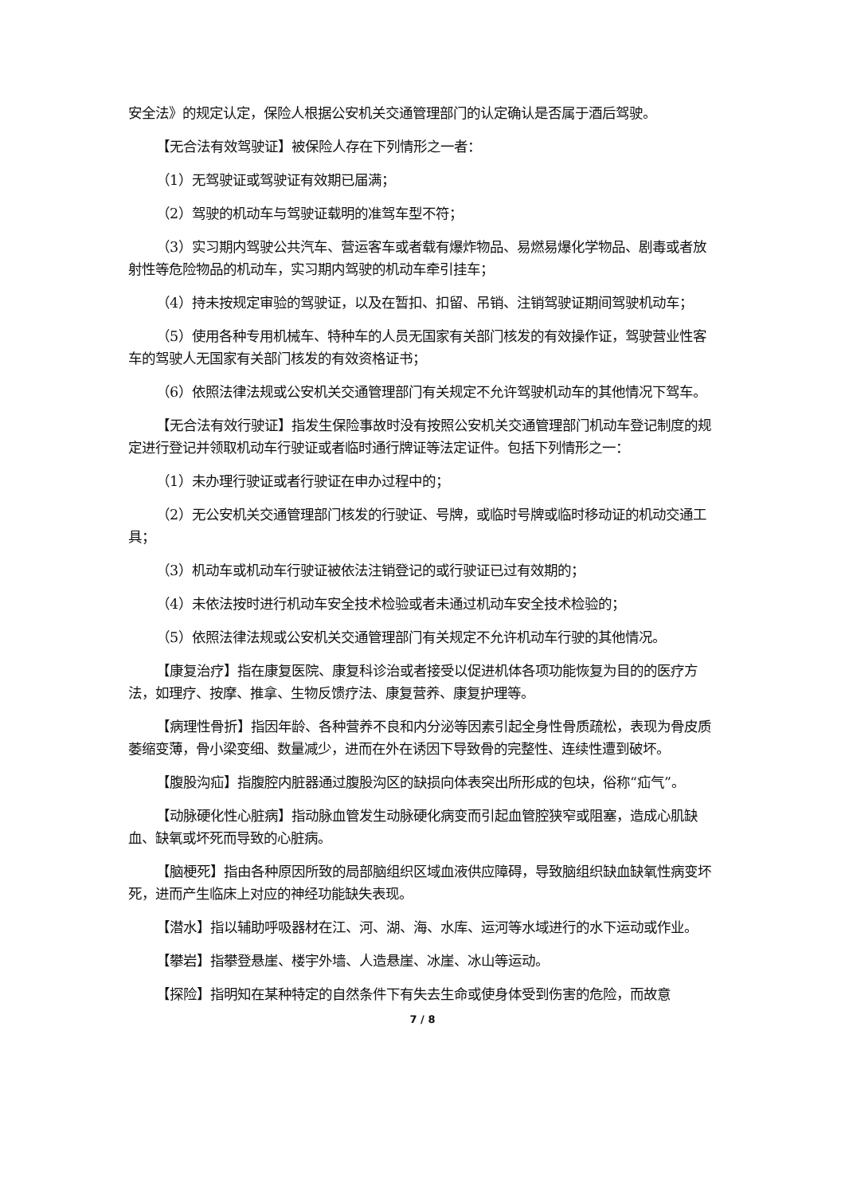安全法》的规定认定，保险人根据公安机关交通管理部门的认定确认是否属于酒后驾驶。
【无合法有效驾驶证】被保险人存在下列情形之一者：
（1）无驾驶证或驾驶证有效期已届满；
（2）驾驶的机动车与驾驶证载明的准驾车型不符；
（3）实习期内驾驶公共汽车、营运客车或者载有爆炸物品、易燃易爆化学物品、剧毒或者放射性等危险物品的机动车，实习期内驾驶的机动车牵引挂车；
（4）持未按规定审验的驾驶证，以及在暂扣、扣留、吊销、注销驾驶证期间驾驶机动车；
（5）使用各种专用机械车、特种车的人员无国家有关部门核发的有效操作证，驾驶营业性客车的驾驶人无国家有关部门核发的有效资格证书；
（6）依照法律法规或公安机关交通管理部门有关规定不允许驾驶机动车的其他情况下驾车。
【无合法有效行驶证】指发生保险事故时没有按照公安机关交通管理部门机动车登记制度的规定进行登记并领取机动车行驶证或者临时通行牌证等法定证件。包括下列情形之一：
（1）未办理行驶证或者行驶证在申办过程中的；
（2）无公安机关交通管理部门核发的行驶证、号牌，或临时号牌或临时移动证的机动交通工具；
（3）机动车或机动车行驶证被依法注销登记的或行驶证已过有效期的；
（4）未依法按时进行机动车安全技术检验或者未通过机动车安全技术检验的；
（5）依照法律法规或公安机关交通管理部门有关规定不允许机动车行驶的其他情况。
【康复治疗】指在康复医院、康复科诊治或者接受以促进机体各项功能恢复为目的的医疗方法，如理疗、按摩、推拿、生物反馈疗法、康复营养、康复护理等。
【病理性骨折】指因年龄、各种营养不良和内分泌等因素引起全身性骨质疏松，表现为骨皮质萎缩变薄，骨小梁变细、数量减少，进而在外在诱因下导致骨的完整性、连续性遭到破坏。
【腹股沟疝】指腹腔内脏器通过腹股沟区的缺损向体表突出所形成的包块，俗称“疝气”。
【动脉硬化性心脏病】指动脉血管发生动脉硬化病变而引起血管腔狭窄或阻塞，造成心肌缺血、缺氧或坏死而导致的心脏病。
【脑梗死】指由各种原因所致的局部脑组织区域血液供应障碍，导致脑组织缺血缺氧性病变坏死，进而产生临床上对应的神经功能缺失表现。
【潜水】指以辅助呼吸器材在江、河、湖、海、水库、运河等水域进行的水下运动或作业。
【攀岩】指攀登悬崖、楼宇外墙、人造悬崖、冰崖、冰山等运动。
【探险】指明知在某种特定的自然条件下有失去生命或使身体受到伤害的危险，而故意
7 / 8